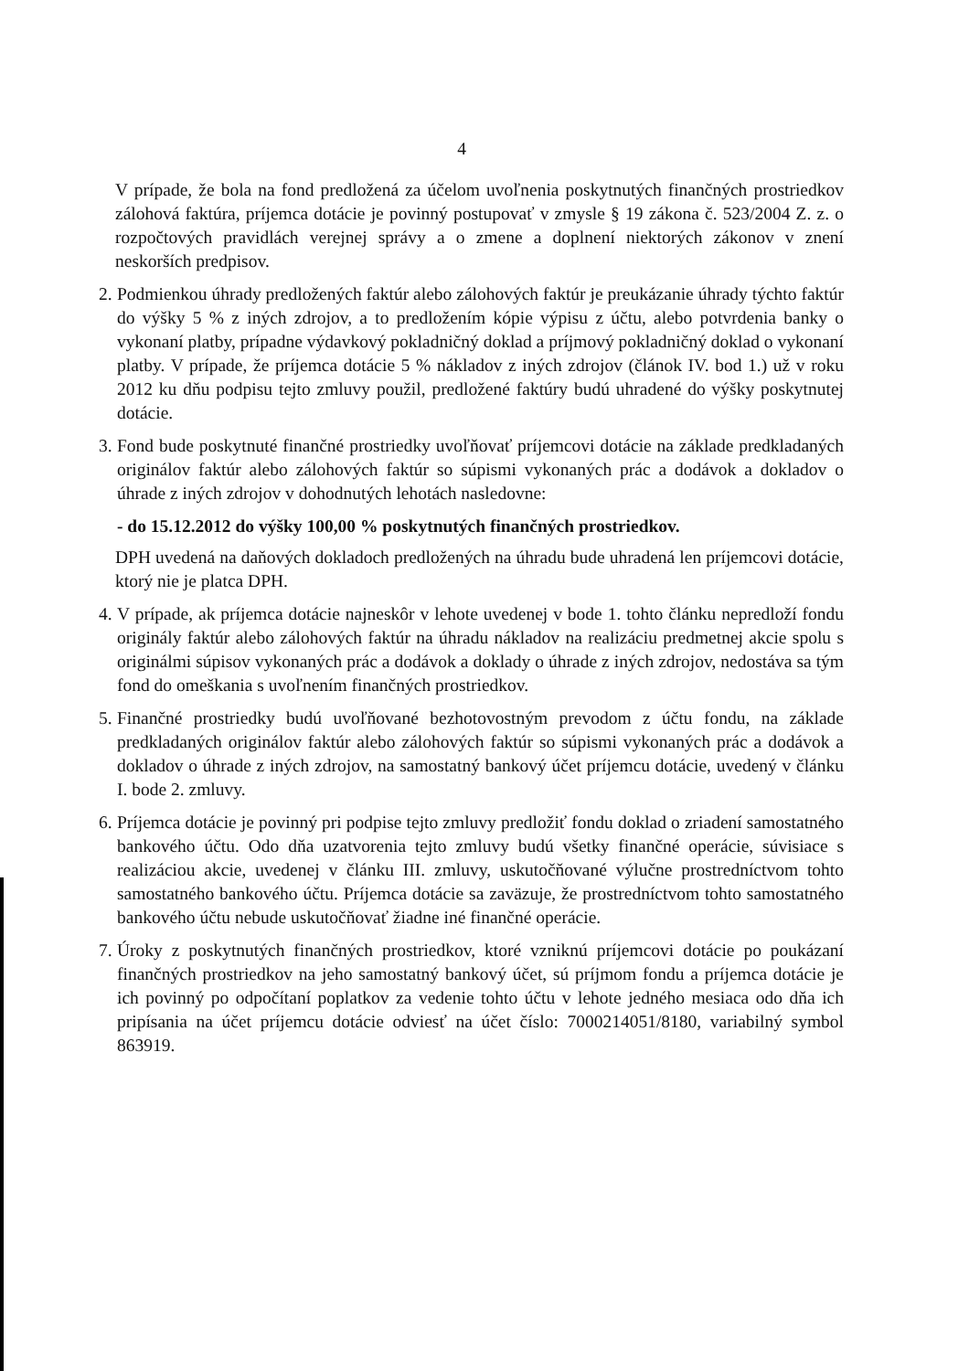4
V prípade, že bola na fond predložená za účelom uvoľnenia poskytnutých finančných prostriedkov zálohová faktúra, príjemca dotácie je povinný postupovať v zmysle § 19 zákona č. 523/2004 Z. z. o rozpočtových pravidlách verejnej správy a o zmene a doplnení niektorých zákonov v znení neskorších predpisov.
2.
Podmienkou úhrady predložených faktúr alebo zálohových faktúr je preukázanie úhrady týchto faktúr do výšky 5 % z iných zdrojov, a to predložením kópie výpisu z účtu, alebo potvrdenia banky o vykonaní platby, prípadne výdavkový pokladničný doklad a príjmový pokladničný doklad o vykonaní platby. V prípade, že príjemca dotácie 5 % nákladov z iných zdrojov (článok IV. bod 1.) už v roku 2012 ku dňu podpisu tejto zmluvy použil, predložené faktúry budú uhradené do výšky poskytnutej dotácie.
3.
Fond bude poskytnuté finančné prostriedky uvoľňovať príjemcovi dotácie na základe predkladaných originálov faktúr alebo zálohových faktúr so súpismi vykonaných prác a dodávok a dokladov o úhrade z iných zdrojov v dohodnutých lehotách nasledovne:
- do 15.12.2012 do výšky 100,00 % poskytnutých finančných prostriedkov.
DPH uvedená na daňových dokladoch predložených na úhradu bude uhradená len príjemcovi dotácie, ktorý nie je platca DPH.
4.
V prípade, ak príjemca dotácie najneskôr v lehote uvedenej v bode 1. tohto článku nepredloží fondu originály faktúr alebo zálohových faktúr na úhradu nákladov na realizáciu predmetnej akcie spolu s originálmi súpisov vykonaných prác a dodávok a doklady o úhrade z iných zdrojov, nedostáva sa tým fond do omeškania s uvoľnením finančných prostriedkov.
5.
Finančné prostriedky budú uvoľňované bezhotovostným prevodom z účtu fondu, na základe predkladaných originálov faktúr alebo zálohových faktúr so súpismi vykonaných prác a dodávok a dokladov o úhrade z iných zdrojov, na samostatný bankový účet príjemcu dotácie, uvedený v článku I. bode 2. zmluvy.
6.
Príjemca dotácie je povinný pri podpise tejto zmluvy predložiť fondu doklad o zriadení samostatného bankového účtu. Odo dňa uzatvorenia tejto zmluvy budú všetky finančné operácie, súvisiace s realizáciou akcie, uvedenej v článku III. zmluvy, uskutočňované výlučne prostredníctvom tohto samostatného bankového účtu. Príjemca dotácie sa zaväzuje, že prostredníctvom tohto samostatného bankového účtu nebude uskutočňovať žiadne iné finančné operácie.
7.
Úroky z poskytnutých finančných prostriedkov, ktoré vzniknú príjemcovi dotácie po poukázaní finančných prostriedkov na jeho samostatný bankový účet, sú príjmom fondu a príjemca dotácie je ich povinný po odpočítaní poplatkov za vedenie tohto účtu v lehote jedného mesiaca odo dňa ich pripísania na účet príjemcu dotácie odviesť na účet číslo: 7000214051/8180, variabilný symbol 863919.